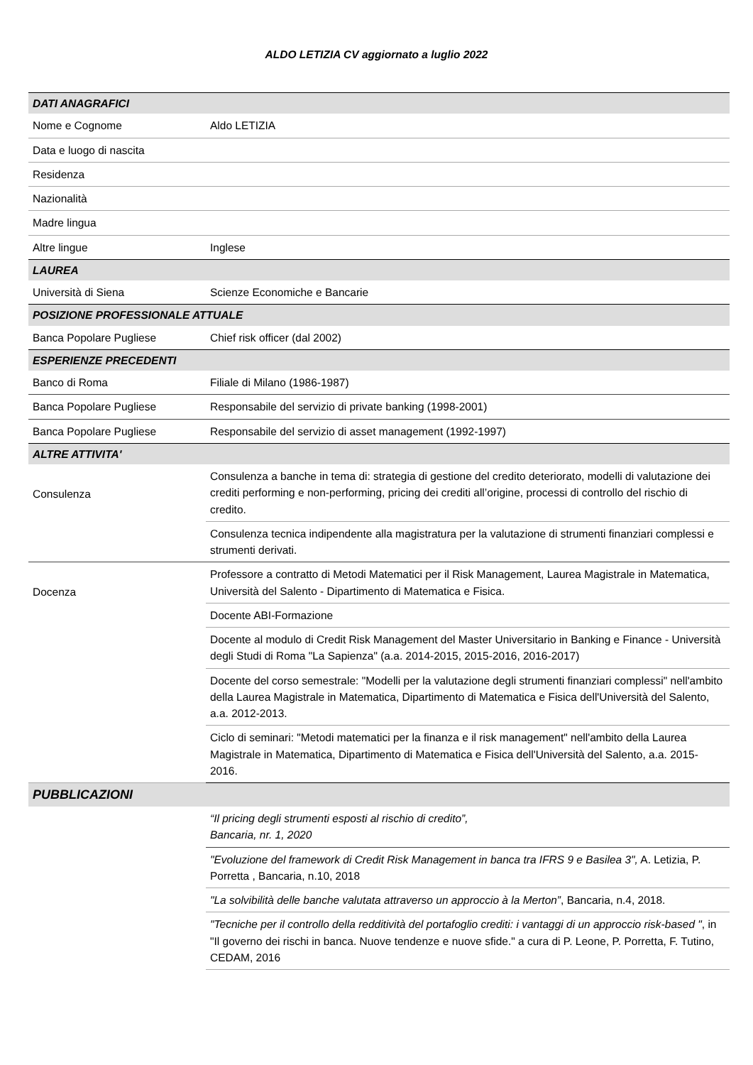ALDO LETIZIA CV aggiornato a luglio 2022
| DATI ANAGRAFICI | |
| Nome e Cognome | Aldo LETIZIA |
| Data e luogo di nascita | |
| Residenza | |
| Nazionalità | |
| Madre lingua | |
| Altre lingue | Inglese |
| LAUREA | |
| Università di Siena | Scienze Economiche e Bancarie |
| POSIZIONE PROFESSIONALE ATTUALE | |
| Banca Popolare Pugliese | Chief risk officer (dal 2002) |
| ESPERIENZE PRECEDENTI | |
| Banco di Roma | Filiale di Milano (1986-1987) |
| Banca Popolare Pugliese | Responsabile del servizio di private banking (1998-2001) |
| Banca Popolare Pugliese | Responsabile del servizio di asset management (1992-1997) |
| ALTRE ATTIVITA' | |
| Consulenza | Consulenza a banche in tema di: strategia di gestione del credito deteriorato, modelli di valutazione dei crediti performing e non-performing, pricing dei crediti all’origine, processi di controllo del rischio di credito. |
| | Consulenza tecnica indipendente alla magistratura per la valutazione di strumenti finanziari complessi e strumenti derivati. |
| Docenza | Professore a contratto di Metodi Matematici per il Risk Management, Laurea Magistrale in Matematica, Università del Salento - Dipartimento di Matematica e Fisica. |
| | Docente ABI-Formazione |
| | Docente al modulo di Credit Risk Management del Master Universitario in Banking e Finance - Università degli Studi di Roma "La Sapienza" (a.a. 2014-2015, 2015-2016, 2016-2017) |
| | Docente del corso semestrale: "Modelli per la valutazione degli strumenti finanziari complessi" nell'ambito della Laurea Magistrale in Matematica, Dipartimento di Matematica e Fisica dell'Università del Salento, a.a. 2012-2013. |
| | Ciclo di seminari: "Metodi matematici per la finanza e il risk management" nell'ambito della Laurea Magistrale in Matematica, Dipartimento di Matematica e Fisica dell'Università del Salento, a.a. 2015-2016. |
| PUBBLICAZIONI | |
| | “Il pricing degli strumenti esposti al rischio di credito”, Bancaria, nr. 1, 2020 |
| | "Evoluzione del framework di Credit Risk Management in banca tra IFRS 9 e Basilea 3", A. Letizia, P. Porretta , Bancaria, n.10, 2018 |
| | "La solvibilità delle banche valutata attraverso un approccio à la Merton” , Bancaria, n.4, 2018. |
| | "Tecniche per il controllo della redditività del portafoglio crediti: i vantaggi di un approccio risk-based " , in "Il governo dei rischi in banca. Nuove tendenze e nuove sfide." a cura di P. Leone, P. Porretta, F. Tutino, CEDAM, 2016 |